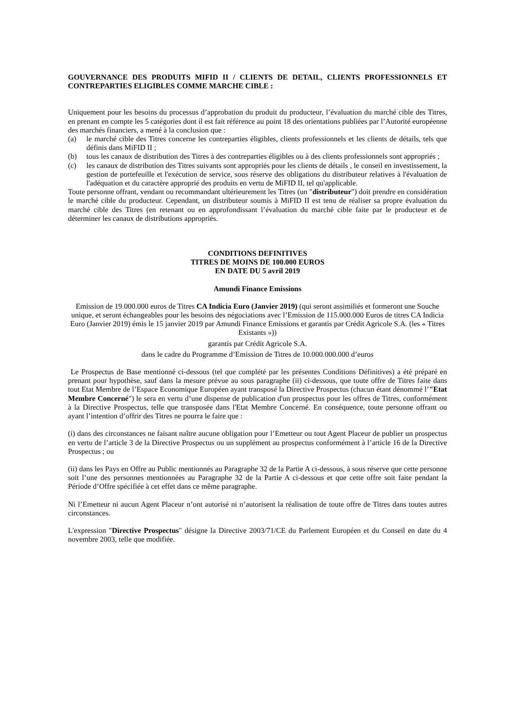GOUVERNANCE DES PRODUITS MIFID II / CLIENTS DE DETAIL, CLIENTS PROFESSIONNELS ET CONTREPARTIES ELIGIBLES COMME MARCHE CIBLE :
Uniquement pour les besoins du processus d’approbation du produit du producteur, l’évaluation du marché cible des Titres, en prenant en compte les 5 catégories dont il est fait référence au point 18 des orientations publiées par l’Autorité européenne des marchés financiers, a mené à la conclusion que :
(a) le marché cible des Titres concerne les contreparties éligibles, clients professionnels et les clients de détails, tels que définis dans MiFID II ;
(b) tous les canaux de distribution des Titres à des contreparties éligibles ou à des clients professionnels sont appropriés ;
(c) les canaux de distribution des Titres suivants sont appropriés pour les clients de détails , le conseil en investissement, la gestion de portefeuille et l'exécution de service, sous réserve des obligations du distributeur relatives à l'évaluation de l'adéquation et du caractère approprié des produits en vertu de MiFID II, tel qu'applicable.
Toute personne offrant, vendant ou recommandant ultérieurement les Titres (un "distributeur") doit prendre en considération le marché cible du producteur. Cependant, un distributeur soumis à MiFID II est tenu de réaliser sa propre évaluation du marché cible des Titres (en retenant ou en approfondissant l’évaluation du marché cible faite par le producteur et de déterminer les canaux de distributions appropriés.
CONDITIONS DEFINITIVES
TITRES DE MOINS DE 100.000 EUROS
EN DATE DU 5 avril 2019
Amundi Finance Emissions
Emission de 19.000.000 euros de Titres CA Indicia Euro (Janvier 2019) (qui seront assimiliés et formeront une Souche unique, et seront échangeables pour les besoins des négociations avec l’Emission de 115.000.000 Euros de titres CA Indicia Euro (Janvier 2019) émis le 15 janvier 2019 par Amundi Finance Emissions et garantis par Crédit Agricole S.A. (les « Titres Existants »))
garantis par Crédit Agricole S.A.
dans le cadre du Programme d’Emission de Titres de 10.000.000.000 d’euros
Le Prospectus de Base mentionné ci-dessous (tel que complété par les présentes Conditions Définitives) a été préparé en prenant pour hypothèse, sauf dans la mesure prévue au sous paragraphe (ii) ci-dessous, que toute offre de Titres faite dans tout Etat Membre de l’Espace Economique Européen ayant transposé la Directive Prospectus (chacun étant dénommé l’"Etat Membre Concerné") le sera en vertu d’une dispense de publication d'un prospectus pour les offres de Titres, conformément à la Directive Prospectus, telle que transposée dans l'Etat Membre Concerné. En conséquence, toute personne offrant ou ayant l’intention d’offrir des Titres ne pourra le faire que :
(i) dans des circonstances ne faisant naître aucune obligation pour l’Emetteur ou tout Agent Placeur de publier un prospectus en vertu de l’article 3 de la Directive Prospectus ou un supplément au prospectus conformément à l’article 16 de la Directive Prospectus ; ou
(ii) dans les Pays en Offre au Public mentionnés au Paragraphe 32 de la Partie A ci-dessous, à sous réserve que cette personne soit l’une des personnes mentionnées au Paragraphe 32 de la Partie A ci-dessous et que cette offre soit faite pendant la Période d’Offre spécifiée à cet effet dans ce même paragraphe.
Ni l’Emetteur ni aucun Agent Placeur n’ont autorisé ni n’autorisent la réalisation de toute offre de Titres dans toutes autres circonstances.
L'expression "Directive Prospectus" désigne la Directive 2003/71/CE du Parlement Européen et du Conseil en date du 4 novembre 2003, telle que modifiée.